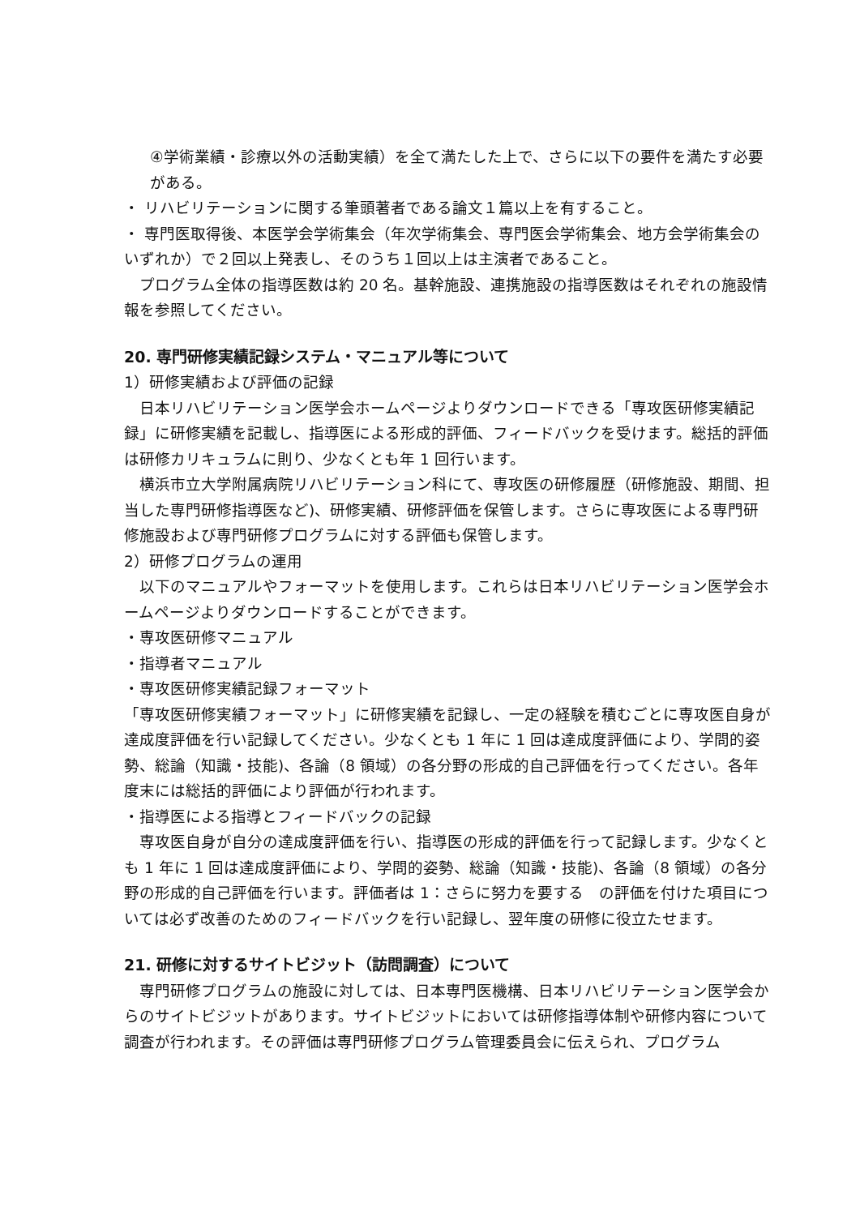④学術業績・診療以外の活動実績）を全て満たした上で、さらに以下の要件を満たす必要がある。
・ リハビリテーションに関する筆頭著者である論文１篇以上を有すること。
・ 専門医取得後、本医学会学術集会（年次学術集会、専門医会学術集会、地方会学術集会のいずれか）で２回以上発表し、そのうち１回以上は主演者であること。
　プログラム全体の指導医数は約 20 名。基幹施設、連携施設の指導医数はそれぞれの施設情報を参照してください。
20. 専門研修実績記録システム・マニュアル等について
1）研修実績および評価の記録
　日本リハビリテーション医学会ホームページよりダウンロードできる「専攻医研修実績記録」に研修実績を記載し、指導医による形成的評価、フィードバックを受けます。総括的評価は研修カリキュラムに則り、少なくとも年 1 回行います。
　横浜市立大学附属病院リハビリテーション科にて、専攻医の研修履歴（研修施設、期間、担当した専門研修指導医など)、研修実績、研修評価を保管します。さらに専攻医による専門研修施設および専門研修プログラムに対する評価も保管します。
2）研修プログラムの運用
　以下のマニュアルやフォーマットを使用します。これらは日本リハビリテーション医学会ホームページよりダウンロードすることができます。
・専攻医研修マニュアル
・指導者マニュアル
・専攻医研修実績記録フォーマット
「専攻医研修実績フォーマット」に研修実績を記録し、一定の経験を積むごとに専攻医自身が達成度評価を行い記録してください。少なくとも 1 年に 1 回は達成度評価により、学問的姿勢、総論（知識・技能)、各論（8 領域）の各分野の形成的自己評価を行ってください。各年度末には総括的評価により評価が行われます。
・指導医による指導とフィードバックの記録
　専攻医自身が自分の達成度評価を行い、指導医の形成的評価を行って記録します。少なくとも 1 年に 1 回は達成度評価により、学問的姿勢、総論（知識・技能)、各論（8 領域）の各分野の形成的自己評価を行います。評価者は 1：さらに努力を要する　の評価を付けた項目については必ず改善のためのフィードバックを行い記録し、翌年度の研修に役立たせます。
21. 研修に対するサイトビジット（訪問調査）について
　専門研修プログラムの施設に対しては、日本専門医機構、日本リハビリテーション医学会からのサイトビジットがあります。サイトビジットにおいては研修指導体制や研修内容について調査が行われます。その評価は専門研修プログラム管理委員会に伝えられ、プログラム